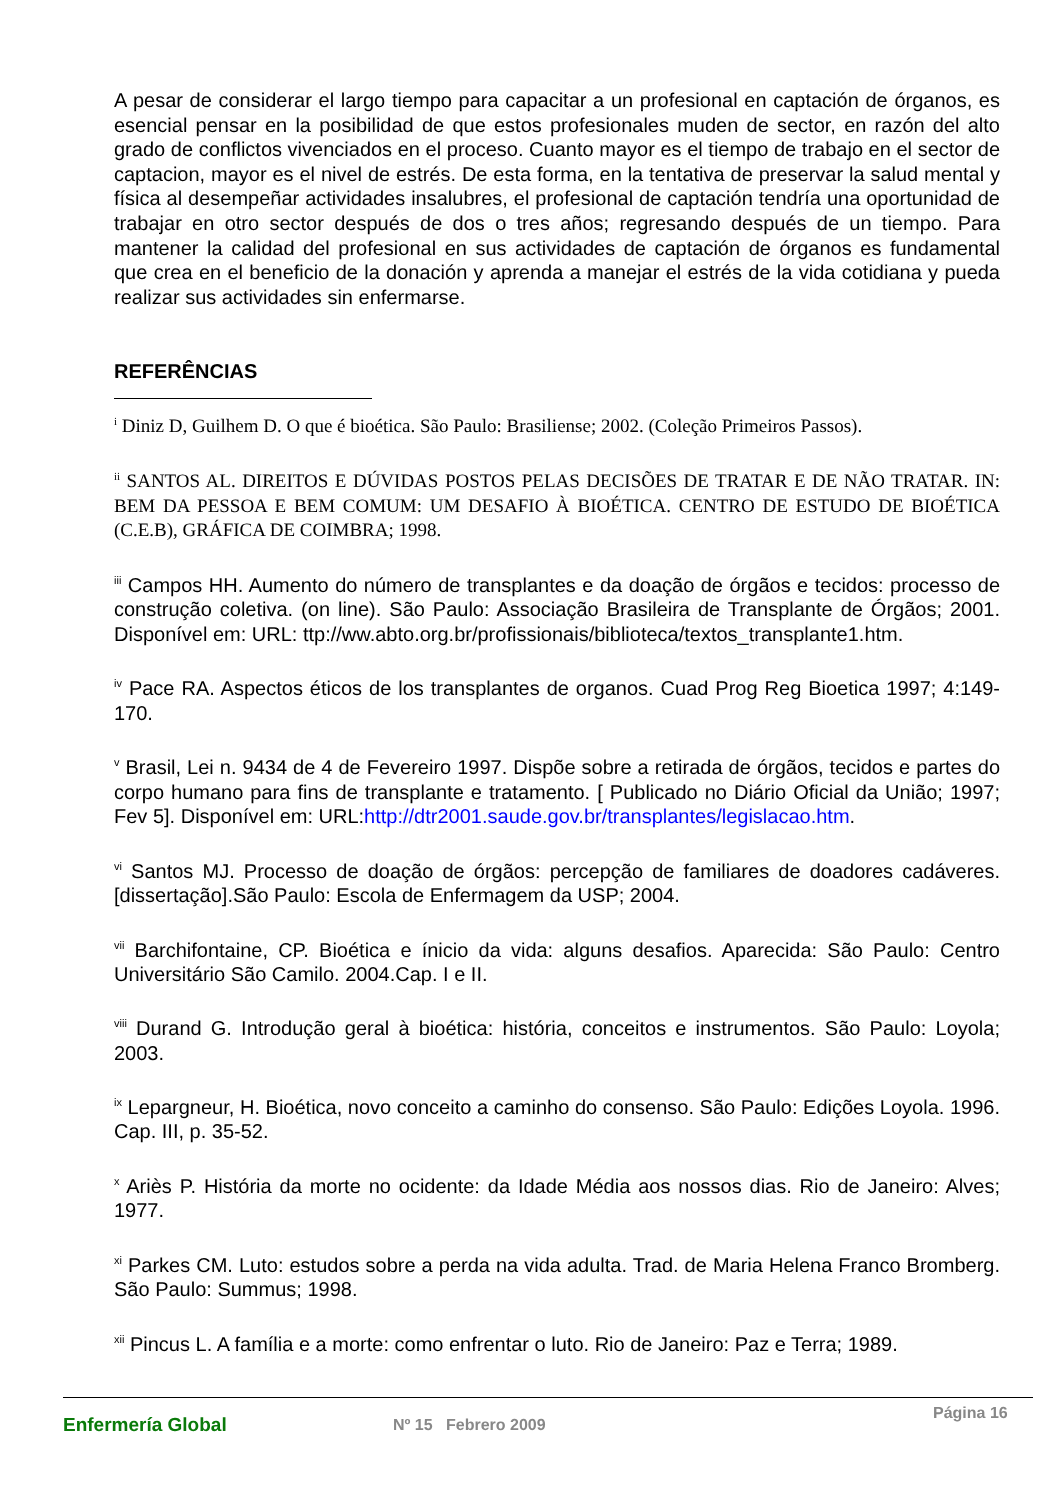A pesar de considerar el largo tiempo para capacitar a un profesional en captación de órganos, es esencial pensar en la posibilidad de que estos profesionales muden de sector, en razón del alto grado de conflictos vivenciados en el proceso. Cuanto mayor es el tiempo de trabajo en el sector de captacion, mayor es el nivel de estrés. De esta forma, en la tentativa de preservar la salud mental y física al desempeñar actividades insalubres, el profesional de captación tendría una oportunidad de trabajar en otro sector después de dos o tres años; regresando después de un tiempo. Para mantener la calidad del profesional en sus actividades de captación de órganos es fundamental que crea en el beneficio de la donación y aprenda a manejar el estrés de la vida cotidiana y pueda realizar sus actividades sin enfermarse.
REFERÊNCIAS
<sup>i</sup> Diniz D, Guilhem D. O que é bioética. São Paulo: Brasiliense; 2002. (Coleção Primeiros Passos).
<sup>ii</sup> SANTOS AL. DIREITOS E DÚVIDAS POSTOS PELAS DECISÕES DE TRATAR E DE NÃO TRATAR. IN: BEM DA PESSOA E BEM COMUM: UM DESAFIO À BIOÉTICA. CENTRO DE ESTUDO DE BIOÉTICA (C.E.B), GRÁFICA DE COIMBRA; 1998.
<sup>iii</sup> Campos HH. Aumento do número de transplantes e da doação de órgãos e tecidos: processo de construção coletiva. (on line). São Paulo: Associação Brasileira de Transplante de Órgãos; 2001. Disponível em: URL: ttp://ww.abto.org.br/profissionais/biblioteca/textos_transplante1.htm.
<sup>iv</sup> Pace RA. Aspectos éticos de los transplantes de organos. Cuad Prog Reg Bioetica 1997; 4:149-170.
<sup>v</sup> Brasil, Lei n. 9434 de 4 de Fevereiro 1997. Dispõe sobre a retirada de órgãos, tecidos e partes do corpo humano para fins de transplante e tratamento. [ Publicado no Diário Oficial da União; 1997; Fev 5]. Disponível em: URL:http://dtr2001.saude.gov.br/transplantes/legislacao.htm.
<sup>vi</sup> Santos MJ. Processo de doação de órgãos: percepção de familiares de doadores cadáveres. [dissertação].São Paulo: Escola de Enfermagem da USP; 2004.
<sup>vii</sup> Barchifontaine, CP. Bioética e ínicio da vida: alguns desafios. Aparecida: São Paulo: Centro Universitário São Camilo. 2004.Cap. I e II.
<sup>viii</sup> Durand G. Introdução geral à bioética: história, conceitos e instrumentos. São Paulo: Loyola; 2003.
<sup>ix</sup> Lepargneur, H. Bioética, novo conceito a caminho do consenso. São Paulo: Edições Loyola. 1996. Cap. III, p. 35-52.
<sup>x</sup> Ariès P. História da morte no ocidente: da Idade Média aos nossos dias. Rio de Janeiro: Alves; 1977.
<sup>xi</sup> Parkes CM. Luto: estudos sobre a perda na vida adulta. Trad. de Maria Helena Franco Bromberg. São Paulo: Summus; 1998.
<sup>xii</sup> Pincus L. A família e a morte: como enfrentar o luto. Rio de Janeiro: Paz e Terra; 1989.
Enfermería Global
Nº 15 Febrero 2009
Página 16